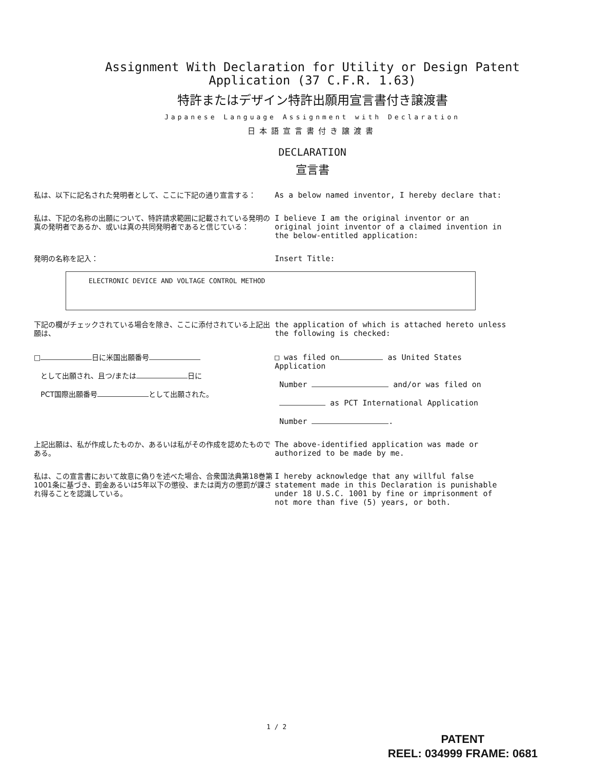Assignment With Declaration for Utility or Design Patent
Application (37 C.F.R. 1.63)
特許またはデザイン特許出願用宣言書付き譲渡書
Japanese Language Assignment with Declaration
日本語宣言書付き譲渡書
DECLARATION
宣言書
私は、以下に記名された発明者として、ここに下記の通り宣言する： As a below named inventor, I hereby declare that:
私は、下記の名称の出願について、特許請求範囲に記載されている発明の真の発明者であるか、或いは真の共同発明者であると信じている：
I believe I am the original inventor or an original joint inventor of a claimed invention in the below-entitled application:
発明の名称を記入： Insert Title:
ELECTRONIC DEVICE AND VOLTAGE CONTROL METHOD
下記の欄がチェックされている場合を除き、ここに添付されている上記出願は、
the application of which is attached hereto unless the following is checked:
□ 日に米国出願番号
として出願され、且つ/または 日に
PCT国際出願番号 として出願された。
□ was filed on as United States Application
Number and/or was filed on
as PCT International Application
Number .
上記出願は、私が作成したものか、あるいは私がその作成を認めたものである。
The above-identified application was made or authorized to be made by me.
私は、この宣言書において故意に偽りを述べた場合、合衆国法典第18巻第1001条に基づき、罰金あるいは5年以下の懲役、または両方の懲罰が課され得ることを認識している。
I hereby acknowledge that any willful false statement made in this Declaration is punishable under 18 U.S.C. 1001 by fine or imprisonment of not more than five (5) years, or both.
1 / 2
PATENT
REEL: 034999 FRAME: 0681